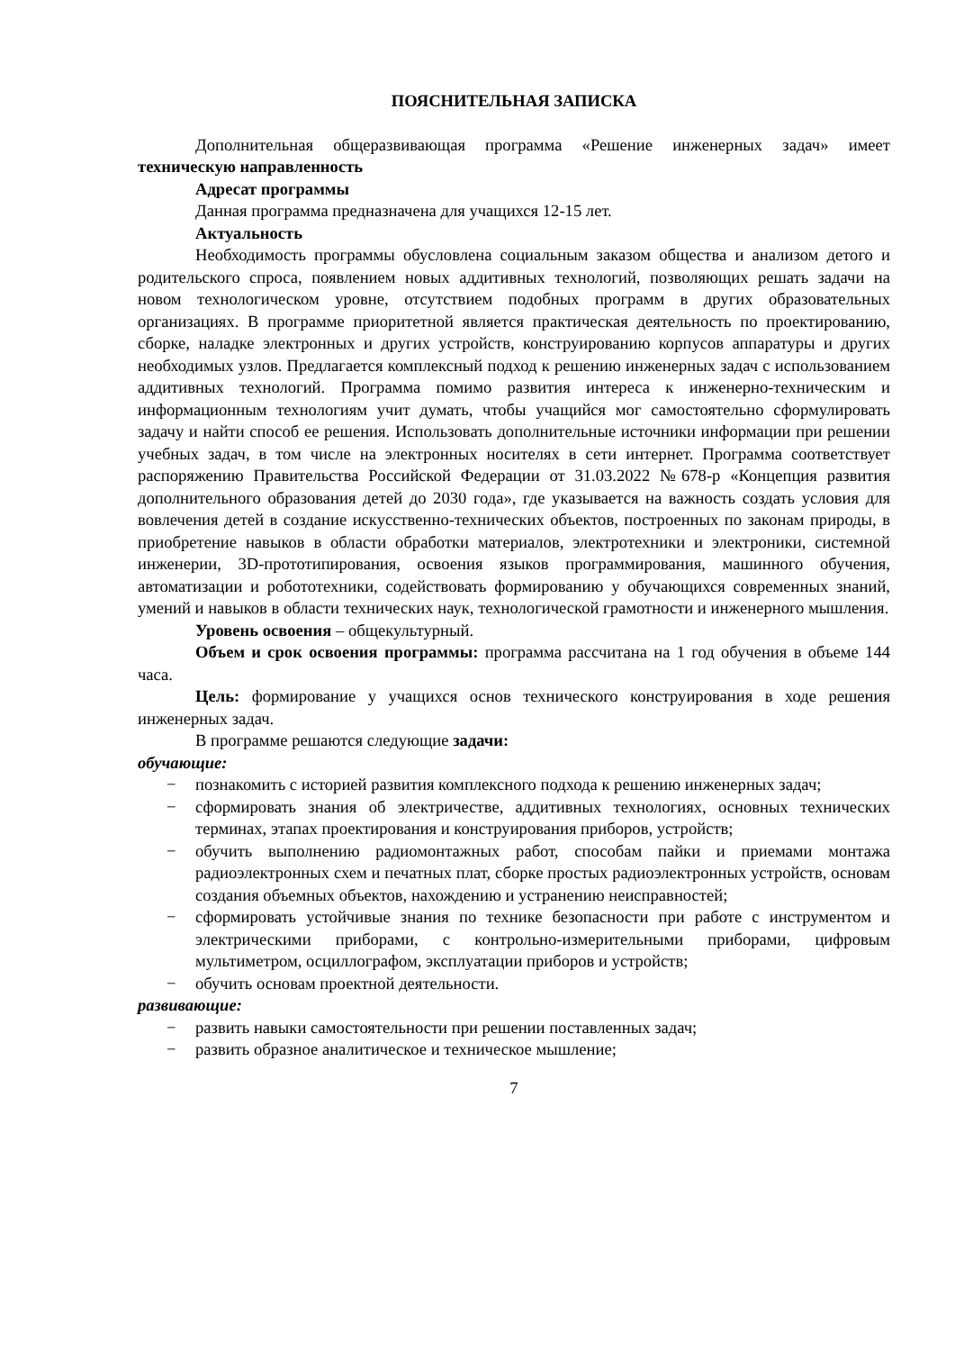ПОЯСНИТЕЛЬНАЯ ЗАПИСКА
Дополнительная общеразвивающая программа «Решение инженерных задач» имеет техническую направленность
Адресат программы
Данная программа предназначена для учащихся 12-15 лет.
Актуальность
Необходимость программы обусловлена социальным заказом общества и анализом детого и родительского спроса, появлением новых аддитивных технологий, позволяющих решать задачи на новом технологическом уровне, отсутствием подобных программ в других образовательных организациях. В программе приоритетной является практическая деятельность по проектированию, сборке, наладке электронных и других устройств, конструированию корпусов аппаратуры и других необходимых узлов. Предлагается комплексный подход к решению инженерных задач с использованием аддитивных технологий. Программа помимо развития интереса к инженерно-техническим и информационным технологиям учит думать, чтобы учащийся мог самостоятельно сформулировать задачу и найти способ ее решения. Использовать дополнительные источники информации при решении учебных задач, в том числе на электронных носителях в сети интернет. Программа соответствует распоряжению Правительства Российской Федерации от 31.03.2022 №678-р «Концепция развития дополнительного образования детей до 2030 года», где указывается на важность создать условия для вовлечения детей в создание искусственно-технических объектов, построенных по законам природы, в приобретение навыков в области обработки материалов, электротехники и электроники, системной инженерии, 3D-прототипирования, освоения языков программирования, машинного обучения, автоматизации и робототехники, содействовать формированию у обучающихся современных знаний, умений и навыков в области технических наук, технологической грамотности и инженерного мышления.
Уровень освоения – общекультурный.
Объем и срок освоения программы: программа рассчитана на 1 год обучения в объеме 144 часа.
Цель: формирование у учащихся основ технического конструирования в ходе решения инженерных задач.
В программе решаются следующие задачи:
обучающие:
− познакомить с историей развития комплексного подхода к решению инженерных задач;
− сформировать знания об электричестве, аддитивных технологиях, основных технических терминах, этапах проектирования и конструирования приборов, устройств;
− обучить выполнению радиомонтажных работ, способам пайки и приемами монтажа радиоэлектронных схем и печатных плат, сборке простых радиоэлектронных устройств, основам создания объемных объектов, нахождению и устранению неисправностей;
− сформировать устойчивые знания по технике безопасности при работе с инструментом и электрическими приборами, с контрольно-измерительными приборами, цифровым мультиметром, осциллографом, эксплуатации приборов и устройств;
− обучить основам проектной деятельности.
развивающие:
− развить навыки самостоятельности при решении поставленных задач;
− развить образное аналитическое и техническое мышление;
7